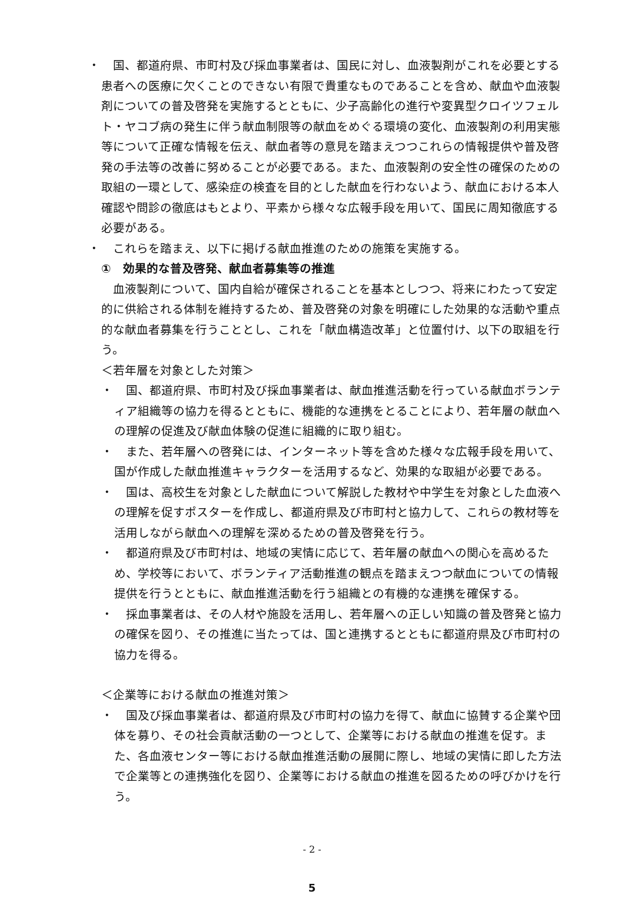・ 　国、都道府県、市町村及び採血事業者は、国民に対し、血液製剤がこれを必要とする患者への医療に欠くことのできない有限で貴重なものであることを含め、献血や血液製剤についての普及啓発を実施するとともに、少子高齢化の進行や変異型クロイツフェルト・ヤコブ病の発生に伴う献血制限等の献血をめぐる環境の変化、血液製剤の利用実態等について正確な情報を伝え、献血者等の意見を踏まえつつこれらの情報提供や普及啓発の手法等の改善に努めることが必要である。また、血液製剤の安全性の確保のための取組の一環として、感染症の検査を目的とした献血を行わないよう、献血における本人確認や問診の徹底はもとより、平素から様々な広報手段を用いて、国民に周知徹底する必要がある。
・ 　これらを踏まえ、以下に掲げる献血推進のための施策を実施する。
①　効果的な普及啓発、献血者募集等の推進
　血液製剤について、国内自給が確保されることを基本としつつ、将来にわたって安定的に供給される体制を維持するため、普及啓発の対象を明確にした効果的な活動や重点的な献血者募集を行うこととし、これを「献血構造改革」と位置付け、以下の取組を行う。
＜若年層を対象とした対策＞
・ 　国、都道府県、市町村及び採血事業者は、献血推進活動を行っている献血ボランティア組織等の協力を得るとともに、機能的な連携をとることにより、若年層の献血への理解の促進及び献血体験の促進に組織的に取り組む。
・ 　また、若年層への啓発には、インターネット等を含めた様々な広報手段を用いて、国が作成した献血推進キャラクターを活用するなど、効果的な取組が必要である。
・ 　国は、高校生を対象とした献血について解説した教材や中学生を対象とした血液への理解を促すポスターを作成し、都道府県及び市町村と協力して、これらの教材等を活用しながら献血への理解を深めるための普及啓発を行う。
・ 　都道府県及び市町村は、地域の実情に応じて、若年層の献血への関心を高めるため、学校等において、ボランティア活動推進の観点を踏まえつつ献血についての情報提供を行うとともに、献血推進活動を行う組織との有機的な連携を確保する。
・ 　採血事業者は、その人材や施設を活用し、若年層への正しい知識の普及啓発と協力の確保を図り、その推進に当たっては、国と連携するとともに都道府県及び市町村の協力を得る。
＜企業等における献血の推進対策＞
・ 　国及び採血事業者は、都道府県及び市町村の協力を得て、献血に協賛する企業や団体を募り、その社会貢献活動の一つとして、企業等における献血の推進を促す。また、各血液センター等における献血推進活動の展開に際し、地域の実情に即した方法で企業等との連携強化を図り、企業等における献血の推進を図るための呼びかけを行う。
- 2 -
5